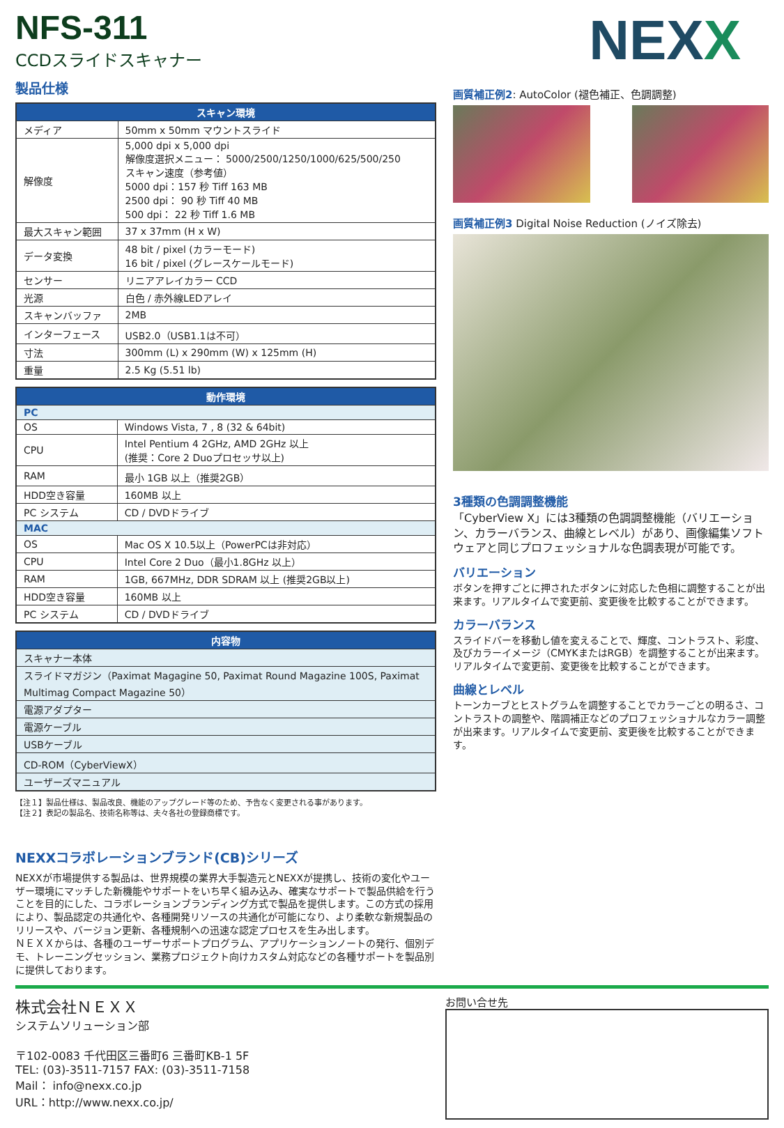NFS-311
CCDスライドスキャナー
NEXX
製品仕様
| スキャン環境 | |
| --- | --- |
| メディア | 50mm x 50mm マウントスライド |
| 解像度 | 5,000 dpi x 5,000 dpi 解像度選択メニュー： 5000/2500/1250/1000/625/500/250 スキャン速度（参考値） 5000 dpi：157 秒 Tiff 163 MB 2500 dpi： 90 秒 Tiff 40 MB 500 dpi： 22 秒 Tiff 1.6 MB |
| 最大スキャン範囲 | 37 x 37mm (H x W) |
| データ変換 | 48 bit / pixel (カラーモード) 16 bit / pixel (グレースケールモード) |
| センサー | リニアアレイカラー CCD |
| 光源 | 白色 / 赤外線LEDアレイ |
| スキャンバッファ | 2MB |
| インターフェース | USB2.0（USB1.1は不可） |
| 寸法 | 300mm (L) x 290mm (W) x 125mm (H) |
| 重量 | 2.5 Kg (5.51 lb) |
| 動作環境 | |
| --- | --- |
| PC | |
| OS | Windows Vista, 7 , 8 (32 & 64bit) |
| CPU | Intel Pentium 4 2GHz, AMD 2GHz 以上 (推奨：Core 2 Duoプロセッサ以上) |
| RAM | 最小 1GB 以上（推奨2GB） |
| HDD空き容量 | 160MB 以上 |
| PC システム | CD / DVDドライブ |
| MAC | |
| OS | Mac OS X 10.5以上（PowerPCは非対応） |
| CPU | Intel Core 2 Duo（最小1.8GHz 以上） |
| RAM | 1GB, 667MHz, DDR SDRAM 以上 (推奨2GB以上) |
| HDD空き容量 | 160MB 以上 |
| PC システム | CD / DVDドライブ |
| 内容物 |
| --- |
| スキャナー本体 |
| スライドマガジン（Paximat Magagine 50, Paximat Round Magazine 100S, Paximat Multimag Compact Magazine 50） |
| 電源アダプター |
| 電源ケーブル |
| USBケーブル |
| CD-ROM（CyberViewX） |
| ユーザーズマニュアル |
【注１】製品仕様は、製品改良、機能のアップグレード等のため、予告なく変更される事があります。
【注２】表記の製品名、技術名称等は、夫々各社の登録商標です。
NEXXコラボレーションブランド(CB)シリーズ
NEXXが市場提供する製品は、世界規模の業界大手製造元とNEXXが提携し、技術の変化やユーザー環境にマッチした新機能やサポートをいち早く組み込み、確実なサポートで製品供給を行うことを目的にした、コラボレーションブランディング方式で製品を提供します。この方式の採用により、製品認定の共通化や、各種開発リソースの共通化が可能になり、より柔軟な新規製品のリリースや、バージョン更新、各種規制への迅速な認定プロセスを生み出します。
ＮＥＸＸからは、各種のユーザーサポートプログラム、アプリケーションノートの発行、個別デモ、トレーニングセッション、業務プロジェクト向けカスタム対応などの各種サポートを製品別に提供しております。
画質補正例2: AutoColor (褪色補正、色調調整)
画質補正例3 Digital Noise Reduction (ノイズ除去)
3種類の色調調整機能
「CyberView X」には3種類の色調調整機能（バリエーション、カラーバランス、曲線とレベル）があり、画像編集ソフトウェアと同じプロフェッショナルな色調表現が可能です。
バリエーション
ボタンを押すごとに押されたボタンに対応した色相に調整することが出来ます。リアルタイムで変更前、変更後を比較することができます。
カラーバランス
スライドバーを移動し値を変えることで、輝度、コントラスト、彩度、及びカラーイメージ（CMYKまたはRGB）を調整することが出来ます。リアルタイムで変更前、変更後を比較することができます。
曲線とレベル
トーンカーブとヒストグラムを調整することでカラーごとの明るさ、コントラストの調整や、階調補正などのプロフェッショナルなカラー調整が出来ます。リアルタイムで変更前、変更後を比較することができます。
株式会社ＮＥＸＸ
システムソリューション部
〒102-0083 千代田区三番町6 三番町KB-1 5F
TEL: (03)-3511-7157 FAX: (03)-3511-7158
Mail： info@nexx.co.jp
URL：http://www.nexx.co.jp/
お問い合せ先